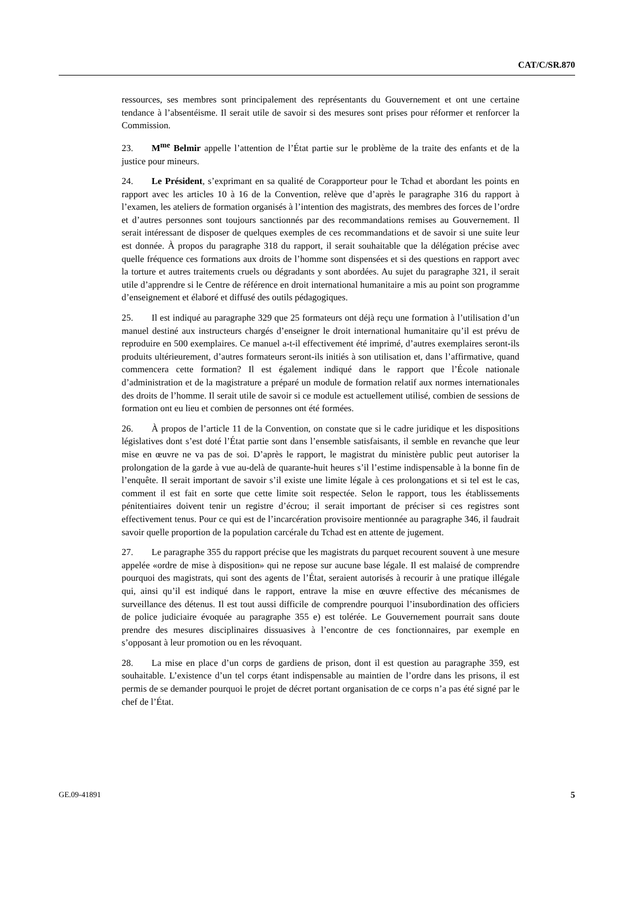CAT/C/SR.870
ressources, ses membres sont principalement des représentants du Gouvernement et ont une certaine tendance à l’absentéisme. Il serait utile de savoir si des mesures sont prises pour réformer et renforcer la Commission.
23. M<sup>me</sup> Belmir appelle l’attention de l’État partie sur le problème de la traite des enfants et de la justice pour mineurs.
24. Le Président, s’exprimant en sa qualité de Corapporteur pour le Tchad et abordant les points en rapport avec les articles 10 à 16 de la Convention, relève que d’après le paragraphe 316 du rapport à l’examen, les ateliers de formation organisés à l’intention des magistrats, des membres des forces de l’ordre et d’autres personnes sont toujours sanctionnés par des recommandations remises au Gouvernement. Il serait intéressant de disposer de quelques exemples de ces recommandations et de savoir si une suite leur est donnée. À propos du paragraphe 318 du rapport, il serait souhaitable que la délégation précise avec quelle fréquence ces formations aux droits de l’homme sont dispensées et si des questions en rapport avec la torture et autres traitements cruels ou dégradants y sont abordées. Au sujet du paragraphe 321, il serait utile d’apprendre si le Centre de référence en droit international humanitaire a mis au point son programme d’enseignement et élaboré et diffusé des outils pédagogiques.
25. Il est indiqué au paragraphe 329 que 25 formateurs ont déjà reçu une formation à l’utilisation d’un manuel destiné aux instructeurs chargés d’enseigner le droit international humanitaire qu’il est prévu de reproduire en 500 exemplaires. Ce manuel a-t-il effectivement été imprimé, d’autres exemplaires seront-ils produits ultérieurement, d’autres formateurs seront-ils initiés à son utilisation et, dans l’affirmative, quand commencera cette formation? Il est également indiqué dans le rapport que l’École nationale d’administration et de la magistrature a préparé un module de formation relatif aux normes internationales des droits de l’homme. Il serait utile de savoir si ce module est actuellement utilisé, combien de sessions de formation ont eu lieu et combien de personnes ont été formées.
26. À propos de l’article 11 de la Convention, on constate que si le cadre juridique et les dispositions législatives dont s’est doté l’État partie sont dans l’ensemble satisfaisants, il semble en revanche que leur mise en œuvre ne va pas de soi. D’après le rapport, le magistrat du ministère public peut autoriser la prolongation de la garde à vue au-delà de quarante-huit heures s’il l’estime indispensable à la bonne fin de l’enquête. Il serait important de savoir s’il existe une limite légale à ces prolongations et si tel est le cas, comment il est fait en sorte que cette limite soit respectée. Selon le rapport, tous les établissements pénitentiaires doivent tenir un registre d’écrou; il serait important de préciser si ces registres sont effectivement tenus. Pour ce qui est de l’incarcération provisoire mentionnée au paragraphe 346, il faudrait savoir quelle proportion de la population carcérale du Tchad est en attente de jugement.
27. Le paragraphe 355 du rapport précise que les magistrats du parquet recourent souvent à une mesure appelée «ordre de mise à disposition» qui ne repose sur aucune base légale. Il est malaisé de comprendre pourquoi des magistrats, qui sont des agents de l’État, seraient autorisés à recourir à une pratique illégale qui, ainsi qu’il est indiqué dans le rapport, entrave la mise en œuvre effective des mécanismes de surveillance des détenus. Il est tout aussi difficile de comprendre pourquoi l’insubordination des officiers de police judiciaire évoquée au paragraphe 355 e) est tolérée. Le Gouvernement pourrait sans doute prendre des mesures disciplinaires dissuasives à l’encontre de ces fonctionnaires, par exemple en s’opposant à leur promotion ou en les révoquant.
28. La mise en place d’un corps de gardiens de prison, dont il est question au paragraphe 359, est souhaitable. L’existence d’un tel corps étant indispensable au maintien de l’ordre dans les prisons, il est permis de se demander pourquoi le projet de décret portant organisation de ce corps n’a pas été signé par le chef de l’État.
GE.09-41891 5